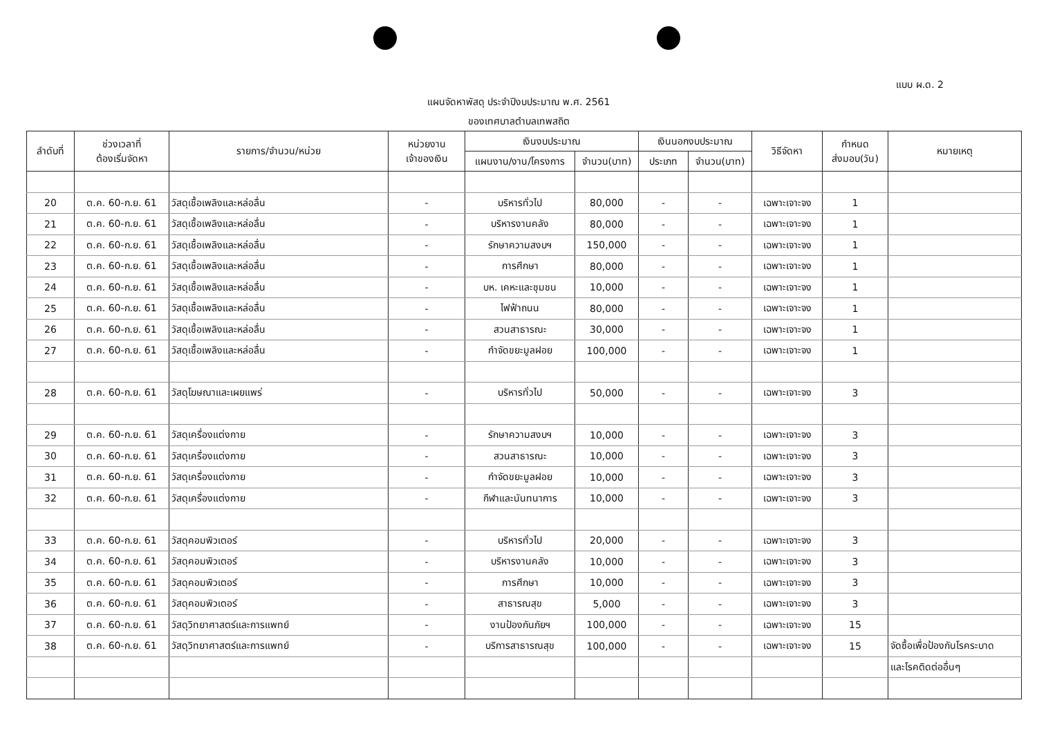แบบ ผ.ด. 2
แผนจัดหาพัสดุ ประจำปีงบประมาณ พ.ศ. 2561
ของเทศบาลตำบลเทพสถิต
| ลำดับที่ | ช่วงเวลาที่ ต้องเริ่มจัดหา | รายการ/จำนวน/หน่วย | หน่วยงาน เจ้าของเงิน | เงินงบประมาณ | | เงินนอกงบประมาณ | | วิธีจัดหา | กำหนด ส่งมอบ(วัน) | หมายเหตุ |
| --- | --- | --- | --- | --- | --- | --- | --- | --- | --- | --- |
| | | | | แผนงาน/งาน/โครงการ | จำนวน(บาท) | ประเภท | จำนวน(บาท) | | | |
| 20 | ต.ค. 60-ก.ย. 61 | วัสดุเชื้อเพลิงและหล่อลื่น | - | บริหารทั่วไป | 80,000 | - | - | เฉพาะเจาะจง | 1 | |
| 21 | ต.ค. 60-ก.ย. 61 | วัสดุเชื้อเพลิงและหล่อลื่น | - | บริหารงานคลัง | 80,000 | - | - | เฉพาะเจาะจง | 1 | |
| 22 | ต.ค. 60-ก.ย. 61 | วัสดุเชื้อเพลิงและหล่อลื่น | - | รักษาความสงบฯ | 150,000 | - | - | เฉพาะเจาะจง | 1 | |
| 23 | ต.ค. 60-ก.ย. 61 | วัสดุเชื้อเพลิงและหล่อลื่น | - | การศึกษา | 80,000 | - | - | เฉพาะเจาะจง | 1 | |
| 24 | ต.ค. 60-ก.ย. 61 | วัสดุเชื้อเพลิงและหล่อลื่น | - | บห. เคหะและชุมชน | 10,000 | - | - | เฉพาะเจาะจง | 1 | |
| 25 | ต.ค. 60-ก.ย. 61 | วัสดุเชื้อเพลิงและหล่อลื่น | - | ไฟฟ้าถนน | 80,000 | - | - | เฉพาะเจาะจง | 1 | |
| 26 | ต.ค. 60-ก.ย. 61 | วัสดุเชื้อเพลิงและหล่อลื่น | - | สวนสาธารณะ | 30,000 | - | - | เฉพาะเจาะจง | 1 | |
| 27 | ต.ค. 60-ก.ย. 61 | วัสดุเชื้อเพลิงและหล่อลื่น | - | กำจัดขยะมูลฝอย | 100,000 | - | - | เฉพาะเจาะจง | 1 | |
| 28 | ต.ค. 60-ก.ย. 61 | วัสดุโฆษณาและเผยแพร่ | - | บริหารทั่วไป | 50,000 | - | - | เฉพาะเจาะจง | 3 | |
| 29 | ต.ค. 60-ก.ย. 61 | วัสดุเครื่องแต่งกาย | - | รักษาความสงบฯ | 10,000 | - | - | เฉพาะเจาะจง | 3 | |
| 30 | ต.ค. 60-ก.ย. 61 | วัสดุเครื่องแต่งกาย | - | สวนสาธารณะ | 10,000 | - | - | เฉพาะเจาะจง | 3 | |
| 31 | ต.ค. 60-ก.ย. 61 | วัสดุเครื่องแต่งกาย | - | กำจัดขยะมูลฝอย | 10,000 | - | - | เฉพาะเจาะจง | 3 | |
| 32 | ต.ค. 60-ก.ย. 61 | วัสดุเครื่องแต่งกาย | - | กีฬาและนันทนาการ | 10,000 | - | - | เฉพาะเจาะจง | 3 | |
| 33 | ต.ค. 60-ก.ย. 61 | วัสดุคอมพิวเตอร์ | - | บริหารทั่วไป | 20,000 | - | - | เฉพาะเจาะจง | 3 | |
| 34 | ต.ค. 60-ก.ย. 61 | วัสดุคอมพิวเตอร์ | - | บริหารงานคลัง | 10,000 | - | - | เฉพาะเจาะจง | 3 | |
| 35 | ต.ค. 60-ก.ย. 61 | วัสดุคอมพิวเตอร์ | - | การศึกษา | 10,000 | - | - | เฉพาะเจาะจง | 3 | |
| 36 | ต.ค. 60-ก.ย. 61 | วัสดุคอมพิวเตอร์ | - | สาธารณสุข | 5,000 | - | - | เฉพาะเจาะจง | 3 | |
| 37 | ต.ค. 60-ก.ย. 61 | วัสดุวิทยาศาสตร์และการแพทย์ | - | งานป้องกันภัยฯ | 100,000 | - | - | เฉพาะเจาะจง | 15 | |
| 38 | ต.ค. 60-ก.ย. 61 | วัสดุวิทยาศาสตร์และการแพทย์ | - | บริการสาธารณสุข | 100,000 | - | - | เฉพาะเจาะจง | 15 | จัดซื้อเพื่อป้องกันโรคระบาด |
| | | | | | | | | | | และโรคติดต่ออื่นๆ |